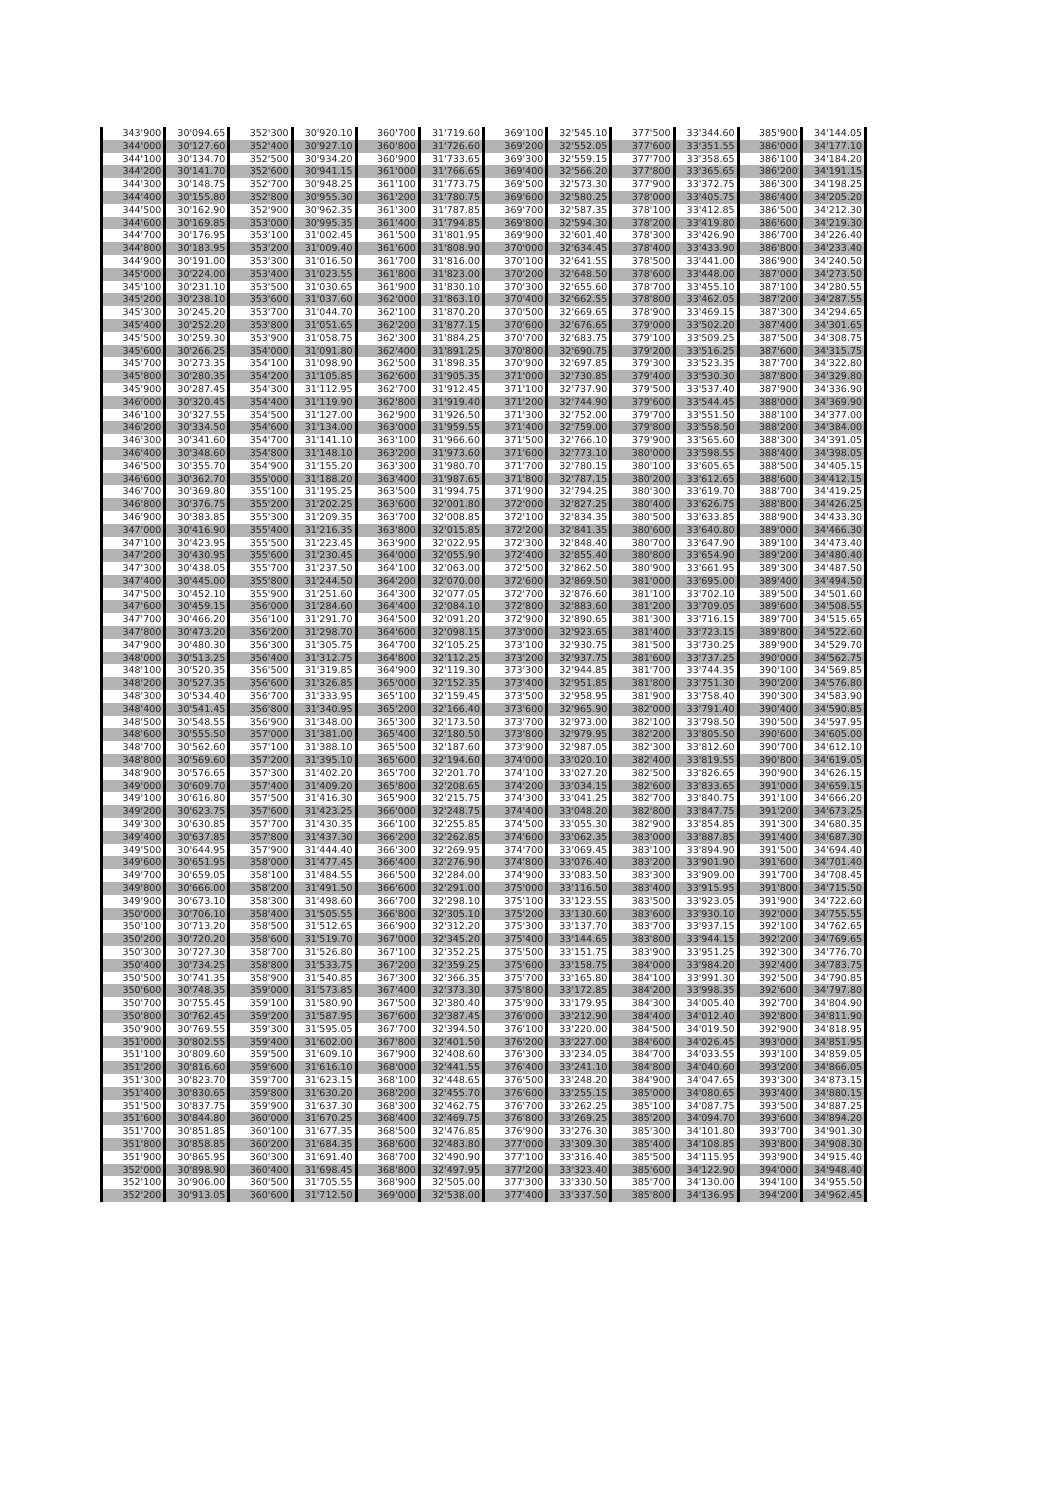| 343'900 | 30'094.65 | 352'300 | 30'920.10 | 360'700 | 31'719.60 | 369'100 | 32'545.10 | 377'500 | 33'344.60 | 385'900 | 34'144.05 |
| 344'000 | 30'127.60 | 352'400 | 30'927.10 | 360'800 | 31'726.60 | 369'200 | 32'552.05 | 377'600 | 33'351.55 | 386'000 | 34'177.10 |
| 344'100 | 30'134.70 | 352'500 | 30'934.20 | 360'900 | 31'733.65 | 369'300 | 32'559.15 | 377'700 | 33'358.65 | 386'100 | 34'184.20 |
| 344'200 | 30'141.70 | 352'600 | 30'941.15 | 361'000 | 31'766.65 | 369'400 | 32'566.20 | 377'800 | 33'365.65 | 386'200 | 34'191.15 |
| 344'300 | 30'148.75 | 352'700 | 30'948.25 | 361'100 | 31'773.75 | 369'500 | 32'573.30 | 377'900 | 33'372.75 | 386'300 | 34'198.25 |
| 344'400 | 30'155.80 | 352'800 | 30'955.30 | 361'200 | 31'780.75 | 369'600 | 32'580.25 | 378'000 | 33'405.75 | 386'400 | 34'205.20 |
| 344'500 | 30'162.90 | 352'900 | 30'962.35 | 361'300 | 31'787.85 | 369'700 | 32'587.35 | 378'100 | 33'412.85 | 386'500 | 34'212.30 |
| 344'600 | 30'169.85 | 353'000 | 30'995.35 | 361'400 | 31'794.85 | 369'800 | 32'594.30 | 378'200 | 33'419.80 | 386'600 | 34'219.30 |
| 344'700 | 30'176.95 | 353'100 | 31'002.45 | 361'500 | 31'801.95 | 369'900 | 32'601.40 | 378'300 | 33'426.90 | 386'700 | 34'226.40 |
| 344'800 | 30'183.95 | 353'200 | 31'009.40 | 361'600 | 31'808.90 | 370'000 | 32'634.45 | 378'400 | 33'433.90 | 386'800 | 34'233.40 |
| 344'900 | 30'191.00 | 353'300 | 31'016.50 | 361'700 | 31'816.00 | 370'100 | 32'641.55 | 378'500 | 33'441.00 | 386'900 | 34'240.50 |
| 345'000 | 30'224.00 | 353'400 | 31'023.55 | 361'800 | 31'823.00 | 370'200 | 32'648.50 | 378'600 | 33'448.00 | 387'000 | 34'273.50 |
| 345'100 | 30'231.10 | 353'500 | 31'030.65 | 361'900 | 31'830.10 | 370'300 | 32'655.60 | 378'700 | 33'455.10 | 387'100 | 34'280.55 |
| 345'200 | 30'238.10 | 353'600 | 31'037.60 | 362'000 | 31'863.10 | 370'400 | 32'662.55 | 378'800 | 33'462.05 | 387'200 | 34'287.55 |
| 345'300 | 30'245.20 | 353'700 | 31'044.70 | 362'100 | 31'870.20 | 370'500 | 32'669.65 | 378'900 | 33'469.15 | 387'300 | 34'294.65 |
| 345'400 | 30'252.20 | 353'800 | 31'051.65 | 362'200 | 31'877.15 | 370'600 | 32'676.65 | 379'000 | 33'502.20 | 387'400 | 34'301.65 |
| 345'500 | 30'259.30 | 353'900 | 31'058.75 | 362'300 | 31'884.25 | 370'700 | 32'683.75 | 379'100 | 33'509.25 | 387'500 | 34'308.75 |
| 345'600 | 30'266.25 | 354'000 | 31'091.80 | 362'400 | 31'891.25 | 370'800 | 32'690.75 | 379'200 | 33'516.25 | 387'600 | 34'315.75 |
| 345'700 | 30'273.35 | 354'100 | 31'098.90 | 362'500 | 31'898.35 | 370'900 | 32'697.85 | 379'300 | 33'523.35 | 387'700 | 34'322.80 |
| 345'800 | 30'280.35 | 354'200 | 31'105.85 | 362'600 | 31'905.35 | 371'000 | 32'730.85 | 379'400 | 33'530.30 | 387'800 | 34'329.80 |
| 345'900 | 30'287.45 | 354'300 | 31'112.95 | 362'700 | 31'912.45 | 371'100 | 32'737.90 | 379'500 | 33'537.40 | 387'900 | 34'336.90 |
| 346'000 | 30'320.45 | 354'400 | 31'119.90 | 362'800 | 31'919.40 | 371'200 | 32'744.90 | 379'600 | 33'544.45 | 388'000 | 34'369.90 |
| 346'100 | 30'327.55 | 354'500 | 31'127.00 | 362'900 | 31'926.50 | 371'300 | 32'752.00 | 379'700 | 33'551.50 | 388'100 | 34'377.00 |
| 346'200 | 30'334.50 | 354'600 | 31'134.00 | 363'000 | 31'959.55 | 371'400 | 32'759.00 | 379'800 | 33'558.50 | 388'200 | 34'384.00 |
| 346'300 | 30'341.60 | 354'700 | 31'141.10 | 363'100 | 31'966.60 | 371'500 | 32'766.10 | 379'900 | 33'565.60 | 388'300 | 34'391.05 |
| 346'400 | 30'348.60 | 354'800 | 31'148.10 | 363'200 | 31'973.60 | 371'600 | 32'773.10 | 380'000 | 33'598.55 | 388'400 | 34'398.05 |
| 346'500 | 30'355.70 | 354'900 | 31'155.20 | 363'300 | 31'980.70 | 371'700 | 32'780.15 | 380'100 | 33'605.65 | 388'500 | 34'405.15 |
| 346'600 | 30'362.70 | 355'000 | 31'188.20 | 363'400 | 31'987.65 | 371'800 | 32'787.15 | 380'200 | 33'612.65 | 388'600 | 34'412.15 |
| 346'700 | 30'369.80 | 355'100 | 31'195.25 | 363'500 | 31'994.75 | 371'900 | 32'794.25 | 380'300 | 33'619.70 | 388'700 | 34'419.25 |
| 346'800 | 30'376.75 | 355'200 | 31'202.25 | 363'600 | 32'001.80 | 372'000 | 32'827.25 | 380'400 | 33'626.75 | 388'800 | 34'426.25 |
| 346'900 | 30'383.85 | 355'300 | 31'209.35 | 363'700 | 32'008.85 | 372'100 | 32'834.35 | 380'500 | 33'633.85 | 388'900 | 34'433.30 |
| 347'000 | 30'416.90 | 355'400 | 31'216.35 | 363'800 | 32'015.85 | 372'200 | 32'841.35 | 380'600 | 33'640.80 | 389'000 | 34'466.30 |
| 347'100 | 30'423.95 | 355'500 | 31'223.45 | 363'900 | 32'022.95 | 372'300 | 32'848.40 | 380'700 | 33'647.90 | 389'100 | 34'473.40 |
| 347'200 | 30'430.95 | 355'600 | 31'230.45 | 364'000 | 32'055.90 | 372'400 | 32'855.40 | 380'800 | 33'654.90 | 389'200 | 34'480.40 |
| 347'300 | 30'438.05 | 355'700 | 31'237.50 | 364'100 | 32'063.00 | 372'500 | 32'862.50 | 380'900 | 33'661.95 | 389'300 | 34'487.50 |
| 347'400 | 30'445.00 | 355'800 | 31'244.50 | 364'200 | 32'070.00 | 372'600 | 32'869.50 | 381'000 | 33'695.00 | 389'400 | 34'494.50 |
| 347'500 | 30'452.10 | 355'900 | 31'251.60 | 364'300 | 32'077.05 | 372'700 | 32'876.60 | 381'100 | 33'702.10 | 389'500 | 34'501.60 |
| 347'600 | 30'459.15 | 356'000 | 31'284.60 | 364'400 | 32'084.10 | 372'800 | 32'883.60 | 381'200 | 33'709.05 | 389'600 | 34'508.55 |
| 347'700 | 30'466.20 | 356'100 | 31'291.70 | 364'500 | 32'091.20 | 372'900 | 32'890.65 | 381'300 | 33'716.15 | 389'700 | 34'515.65 |
| 347'800 | 30'473.20 | 356'200 | 31'298.70 | 364'600 | 32'098.15 | 373'000 | 32'923.65 | 381'400 | 33'723.15 | 389'800 | 34'522.60 |
| 347'900 | 30'480.30 | 356'300 | 31'305.75 | 364'700 | 32'105.25 | 373'100 | 32'930.75 | 381'500 | 33'730.25 | 389'900 | 34'529.70 |
| 348'000 | 30'513.25 | 356'400 | 31'312.75 | 364'800 | 32'112.25 | 373'200 | 32'937.75 | 381'600 | 33'737.25 | 390'000 | 34'562.75 |
| 348'100 | 30'520.35 | 356'500 | 31'319.85 | 364'900 | 32'119.30 | 373'300 | 32'944.85 | 381'700 | 33'744.35 | 390'100 | 34'569.85 |
| 348'200 | 30'527.35 | 356'600 | 31'326.85 | 365'000 | 32'152.35 | 373'400 | 32'951.85 | 381'800 | 33'751.30 | 390'200 | 34'576.80 |
| 348'300 | 30'534.40 | 356'700 | 31'333.95 | 365'100 | 32'159.45 | 373'500 | 32'958.95 | 381'900 | 33'758.40 | 390'300 | 34'583.90 |
| 348'400 | 30'541.45 | 356'800 | 31'340.95 | 365'200 | 32'166.40 | 373'600 | 32'965.90 | 382'000 | 33'791.40 | 390'400 | 34'590.85 |
| 348'500 | 30'548.55 | 356'900 | 31'348.00 | 365'300 | 32'173.50 | 373'700 | 32'973.00 | 382'100 | 33'798.50 | 390'500 | 34'597.95 |
| 348'600 | 30'555.50 | 357'000 | 31'381.00 | 365'400 | 32'180.50 | 373'800 | 32'979.95 | 382'200 | 33'805.50 | 390'600 | 34'605.00 |
| 348'700 | 30'562.60 | 357'100 | 31'388.10 | 365'500 | 32'187.60 | 373'900 | 32'987.05 | 382'300 | 33'812.60 | 390'700 | 34'612.10 |
| 348'800 | 30'569.60 | 357'200 | 31'395.10 | 365'600 | 32'194.60 | 374'000 | 33'020.10 | 382'400 | 33'819.55 | 390'800 | 34'619.05 |
| 348'900 | 30'576.65 | 357'300 | 31'402.20 | 365'700 | 32'201.70 | 374'100 | 33'027.20 | 382'500 | 33'826.65 | 390'900 | 34'626.15 |
| 349'000 | 30'609.70 | 357'400 | 31'409.20 | 365'800 | 32'208.65 | 374'200 | 33'034.15 | 382'600 | 33'833.65 | 391'000 | 34'659.15 |
| 349'100 | 30'616.80 | 357'500 | 31'416.30 | 365'900 | 32'215.75 | 374'300 | 33'041.25 | 382'700 | 33'840.75 | 391'100 | 34'666.20 |
| 349'200 | 30'623.75 | 357'600 | 31'423.25 | 366'000 | 32'248.75 | 374'400 | 33'048.20 | 382'800 | 33'847.75 | 391'200 | 34'673.25 |
| 349'300 | 30'630.85 | 357'700 | 31'430.35 | 366'100 | 32'255.85 | 374'500 | 33'055.30 | 382'900 | 33'854.85 | 391'300 | 34'680.35 |
| 349'400 | 30'637.85 | 357'800 | 31'437.30 | 366'200 | 32'262.85 | 374'600 | 33'062.35 | 383'000 | 33'887.85 | 391'400 | 34'687.30 |
| 349'500 | 30'644.95 | 357'900 | 31'444.40 | 366'300 | 32'269.95 | 374'700 | 33'069.45 | 383'100 | 33'894.90 | 391'500 | 34'694.40 |
| 349'600 | 30'651.95 | 358'000 | 31'477.45 | 366'400 | 32'276.90 | 374'800 | 33'076.40 | 383'200 | 33'901.90 | 391'600 | 34'701.40 |
| 349'700 | 30'659.05 | 358'100 | 31'484.55 | 366'500 | 32'284.00 | 374'900 | 33'083.50 | 383'300 | 33'909.00 | 391'700 | 34'708.45 |
| 349'800 | 30'666.00 | 358'200 | 31'491.50 | 366'600 | 32'291.00 | 375'000 | 33'116.50 | 383'400 | 33'915.95 | 391'800 | 34'715.50 |
| 349'900 | 30'673.10 | 358'300 | 31'498.60 | 366'700 | 32'298.10 | 375'100 | 33'123.55 | 383'500 | 33'923.05 | 391'900 | 34'722.60 |
| 350'000 | 30'706.10 | 358'400 | 31'505.55 | 366'800 | 32'305.10 | 375'200 | 33'130.60 | 383'600 | 33'930.10 | 392'000 | 34'755.55 |
| 350'100 | 30'713.20 | 358'500 | 31'512.65 | 366'900 | 32'312.20 | 375'300 | 33'137.70 | 383'700 | 33'937.15 | 392'100 | 34'762.65 |
| 350'200 | 30'720.20 | 358'600 | 31'519.70 | 367'000 | 32'345.20 | 375'400 | 33'144.65 | 383'800 | 33'944.15 | 392'200 | 34'769.65 |
| 350'300 | 30'727.30 | 358'700 | 31'526.80 | 367'100 | 32'352.25 | 375'500 | 33'151.75 | 383'900 | 33'951.25 | 392'300 | 34'776.70 |
| 350'400 | 30'734.25 | 358'800 | 31'533.75 | 367'200 | 32'359.25 | 375'600 | 33'158.75 | 384'000 | 33'984.20 | 392'400 | 34'783.75 |
| 350'500 | 30'741.35 | 358'900 | 31'540.85 | 367'300 | 32'366.35 | 375'700 | 33'165.80 | 384'100 | 33'991.30 | 392'500 | 34'790.85 |
| 350'600 | 30'748.35 | 359'000 | 31'573.85 | 367'400 | 32'373.30 | 375'800 | 33'172.85 | 384'200 | 33'998.35 | 392'600 | 34'797.80 |
| 350'700 | 30'755.45 | 359'100 | 31'580.90 | 367'500 | 32'380.40 | 375'900 | 33'179.95 | 384'300 | 34'005.40 | 392'700 | 34'804.90 |
| 350'800 | 30'762.45 | 359'200 | 31'587.95 | 367'600 | 32'387.45 | 376'000 | 33'212.90 | 384'400 | 34'012.40 | 392'800 | 34'811.90 |
| 350'900 | 30'769.55 | 359'300 | 31'595.05 | 367'700 | 32'394.50 | 376'100 | 33'220.00 | 384'500 | 34'019.50 | 392'900 | 34'818.95 |
| 351'000 | 30'802.55 | 359'400 | 31'602.00 | 367'800 | 32'401.50 | 376'200 | 33'227.00 | 384'600 | 34'026.45 | 393'000 | 34'851.95 |
| 351'100 | 30'809.60 | 359'500 | 31'609.10 | 367'900 | 32'408.60 | 376'300 | 33'234.05 | 384'700 | 34'033.55 | 393'100 | 34'859.05 |
| 351'200 | 30'816.60 | 359'600 | 31'616.10 | 368'000 | 32'441.55 | 376'400 | 33'241.10 | 384'800 | 34'040.60 | 393'200 | 34'866.05 |
| 351'300 | 30'823.70 | 359'700 | 31'623.15 | 368'100 | 32'448.65 | 376'500 | 33'248.20 | 384'900 | 34'047.65 | 393'300 | 34'873.15 |
| 351'400 | 30'830.65 | 359'800 | 31'630.20 | 368'200 | 32'455.70 | 376'600 | 33'255.15 | 385'000 | 34'080.65 | 393'400 | 34'880.15 |
| 351'500 | 30'837.75 | 359'900 | 31'637.30 | 368'300 | 32'462.75 | 376'700 | 33'262.25 | 385'100 | 34'087.75 | 393'500 | 34'887.25 |
| 351'600 | 30'844.80 | 360'000 | 31'670.25 | 368'400 | 32'469.75 | 376'800 | 33'269.25 | 385'200 | 34'094.70 | 393'600 | 34'894.20 |
| 351'700 | 30'851.85 | 360'100 | 31'677.35 | 368'500 | 32'476.85 | 376'900 | 33'276.30 | 385'300 | 34'101.80 | 393'700 | 34'901.30 |
| 351'800 | 30'858.85 | 360'200 | 31'684.35 | 368'600 | 32'483.80 | 377'000 | 33'309.30 | 385'400 | 34'108.85 | 393'800 | 34'908.30 |
| 351'900 | 30'865.95 | 360'300 | 31'691.40 | 368'700 | 32'490.90 | 377'100 | 33'316.40 | 385'500 | 34'115.95 | 393'900 | 34'915.40 |
| 352'000 | 30'898.90 | 360'400 | 31'698.45 | 368'800 | 32'497.95 | 377'200 | 33'323.40 | 385'600 | 34'122.90 | 394'000 | 34'948.40 |
| 352'100 | 30'906.00 | 360'500 | 31'705.55 | 368'900 | 32'505.00 | 377'300 | 33'330.50 | 385'700 | 34'130.00 | 394'100 | 34'955.50 |
| 352'200 | 30'913.05 | 360'600 | 31'712.50 | 369'000 | 32'538.00 | 377'400 | 33'337.50 | 385'800 | 34'136.95 | 394'200 | 34'962.45 |